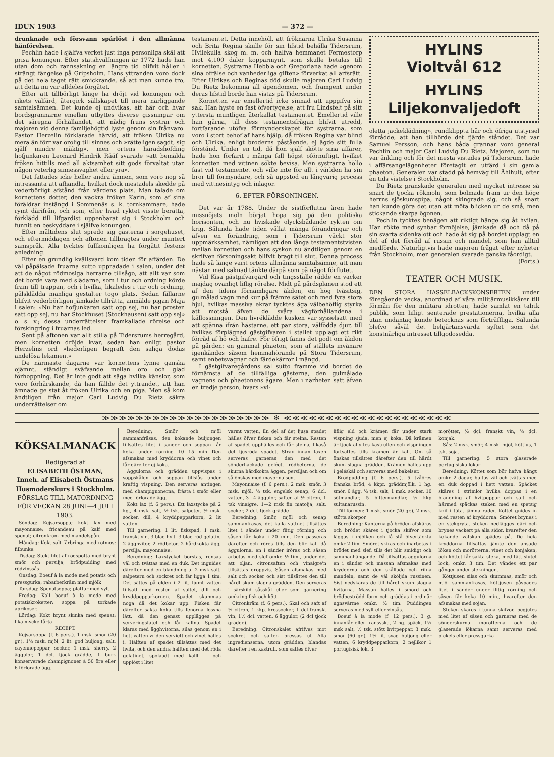IDUN 1903 — 372 —
drunknade och försvann spårlöst i den allmänna hänförelsen.
Pechlin hade i själfva verket just inga personliga skäl att prisa konungen. Efter statshvälfningen år 1772 hade han utan dom och rannsakning en längre tid blifvit hållen i strängt fängelse på Gripsholm. Hans yttranden voro dock på det hela taget rätt smickrande, så att man kunde tro, att detta nu var alldeles förgätet.
Efter att tillbörligt länge ha dröjt vid konungen och rikets välfärd, återgick sällskapet till mera närliggande samtalsämnen. Det kunde ej undvikas, att här och hvar bordsgrannarne emellan utbyttes diverse gissningar om det säregna förhållandet, att nådig fruns systrar och majoren vid denna familjehögtid lyste genom sin frånvaro. Pastor Herzelin förklarade härvid, att fröken Ulrika nu mera än förr var orolig till sinnes och »rätteligen sagdt, sig själf mindre mäktig», men ortens häradshöfding hofjunkaren Leonard Hindrik Rääf svarade »att bemälda fröken hittills med all aktsamhet sitt gods förvaltat utan någon veterlig sinnessvaghet eller yra».
Det fattades icke heller andra ämnen, som voro nog så intressanta att afhandla, hvilket dock mestadels skedde på vederbörligt afstånd från värdens plats. Man talade om kornettens dotter, den vackra fröken Karin, som af sina föräldrar instängd i Sommenäs s. k. tornkammare, hade rymt därifrån, och som, efter hvad ryktet visste berätta, förklädd till lifgardist uppenbarat sig i Stockholm och funnit en beskyddare i själfve konungen.
Efter måltidens slut spredo sig gästerna i sorgehuset, och eftermiddagen och aftonen tillbragtes under muntert samspråk. Alla tycktes fullkomligen ha förgätit festens anledning.
Efter en grundlig kvällsvard kom tiden för affärden. De väl påpälsade fruarna sutto uppradade i salen, under det att de något rödmosiga herrarne tillsågo, att allt var som det borde vara med slädarne, som i tur och ordning körde fram till trappan, och i hvilka, likaledes i tur och ordning, pälsklädda manliga gestalter togo plats. Sedan fällarne blifvit vederbörligen jämkade tillrätta, anmälde pigan Maja i salen: »Nu har hofjunkaren satt opp sej, nu har prosten satt opp sej, nu har Stockhuset (Stockhausen) satt opp sej» o. s. v.; dessa underrättelser framkallade rörelse och förskingring i fruarnas led.
Sent på aftonen var allt stilla på Tidersrums herregård, men kornetten dröjde kvar, sedan han enligt pastor Herzelins ord »hederligen begraft den saliga dödas andelösa lekamen.»
De närmaste dagarne var kornettens lynne ganska ojämnt, ständigt sväfvande mellan oro och glad förhoppning. Det är inte godt att säga hvilka känslor, som voro förhärskande, då han fällde det yttrandet, att han ämnade ge stat åt fröken Ulrika och en piga. Men så kom ändtligen från major Carl Ludvig Du Rietz säkra underrättelser om
testamentet. Detta innehöll, att fröknarna Ulrika Susanna och Brita Regina skulle för sin lifstid behålla Tidersrum, Hvilekulla skog m. m. och halfva hemmanet Fermestorp mot 4,100 daler kopparmynt, som skulle betalas till kornetten. Systrarna Hebbla och Gregoriana hade »genom sina ofrälse och vanhederliga giften» förverkat all arfsrätt. Efter Ulrikas och Reginas död skulle majoren Carl Ludvig Du Rietz bekomma all ägendomen, och framgent under deras lifstid borde han vistas på Tidersrum.
Kornetten var emellertid icke sinnad att uppgifva sin sak. Han hyste en fast öfvertygelse, att fru Lindsfelt på sitt yttersta muntligen återkallat testamentet. Emellertid ville han gärna, till dess testamentsfrågan blifvit utredd, fortfarande utöfva förmynderskapet för systrarna, som voro i stort behof af hans hjälp, då fröken Regina var blind och Ulrika, enligt broderns påstående, ej ägde sitt fulla förstånd. Under en tid, då hon själf skötte sina affärer, hade hon förfarit i många fall högst oförnuftigt, hvilket kornetten med vittnen sökte bevisa. Men systrarna höllo fast vid testamentet och ville inte för allt i världen ha sin bror till förmyndare, och så uppstod en långvarig process med vittnesintyg och inlagor.
6. EFTER FÖRSONINGEN.
Det var år 1788. Under de sistförflutna åren hade missnöjets moln börjat hopa sig på den politiska horisonten, och nu hviskade olycksbådande rykten om krig. Sålunda hade tiden vållat många förändringar och äfven en förändring, som i Tidersrum väckt stor uppmärksamhet, nämligen att den långa testamentstvisten mellan kornetten och hans syskon nu ändtligen genom en skrifven försoningsakt blifvit bragt till slut. Denna process hade så länge varit ortens allmänna samtalsämne, att man nästan med saknad tänkte därpå som på något förflutet.
Vid Kisa gästgifvargård och tingsställe rådde en vacker majdag ovanligt liflig rörelse. Midt på gårdsplanen stod ett af den tidens förnämligare åkdon, en hög tvåsitsig, gulmålad vagn med kur på främre sätet och med fyra stora hjul, hvilkas massiva ekrar tycktes äga välbehöflig styrka att motstå äfven de svåra vägförhållandena i källossningen. Den livréklädde kusken var sysselsatt med att spänna ifrån hästarne, ett par stora, välfödda djur, till hvilkas förplägnad gästgifvaren i stallet upplagt ett rikt förråd af hö och hafre. För öfrigt fanns det godt om åkdon på gården: en gammal phaeton, som af ställets invånare igenkändes såsom hemmahörande på Stora Tidersrum, samt enbetsvagnar och färdekärror i mängd.
I gästgifvaregårdens sal sutto framme vid bordet de förnämsta af de tillfälliga gästerna, den gulmålade vagnens och phaetonens ägare. Men i närheten satt äfven en tredje person, hvars »vi-
HYLINS
Violtvål 612
HYLINS
Liljekonvaljedoft
oletta jackeklädning», rundklippta hår och öfriga utstyrsel förrådde, att han tillhörde det fjärde ståndet. Det var Samuel Persson, och hans båda grannar voro general Pechlin och major Carl Ludvig Du Rietz. Majoren, som nu var änkling och för det mesta vistades på Tidersrum, hade i affärsangelägenheter företagit en utfärd i sin gamla phaeton. Generalen var stadd på hemväg till Åhlhult, efter en tids vistelse i Stockholm.
Du Rietz granskade generalen med mycket intresse så snart de tjocka rökmoln, som bolmade fram ur den höge herrns sjöskumspipa, något skingrade sig, och så snart han kunde göra det utan att möta blicken ur de små, men stickande skarpa ögonen.
Pechlin tycktes benägen att riktigt hänge sig åt hvilan. Han rökte med synbar förnöjelse, jämkade då och då på sin svarta sidenkalott och hade åt sig på bordet upplagt en del af det förråd af russin och mandel, som han alltid medförde. Naturligtvis hade majoren frågat efter nyheter från Stockholm, men generalen svarade ganska fåordigt. (Forts.)
TEATER OCH MUSIK.
DEN STORA HASSELBACKSKONSERTEN under föregående vecka, anordnad af våra militärmusikkårer till förmån för den militära idrotten, hade samlat en talrik publik, som lifligt senterade prestationerna, hvilka alla utan undantag kunde betecknas som förträffliga. Sålunda blefvo såväl det behjärtansvärda syftet som det konstnärliga intresset tillgodosedda.
≫≫≫≫≫≫≫≫≫≫≫≫≫≫≫≫≫≫≫≫ ✻ ≪≪≪≪≪≪≪≪≪≪≪≪≪≪≪≪≪≪≪≪
KÖKSALMANACK
Redigerad af
ELISABETH ÖSTMAN,
Inneh. af Elisabeth Östmans Husmoderskurs i Stockholm.
FÖRSLAG TILL MATORDNING FÖR VECKAN 28 JUNI—4 JULI 1903.
Söndag: Kejsarsoppa; kokt lax med mayonnaise; fricandeau på kalf med spenat; citronkräm med mandelspån.
Måndag: Kokt salt färbringa med rotmos; filbunke.
Tisdag: Stekt filet af rödspotta med brynt smör och persilja; brödpudding med rödvinssås
Onsdag: Boeuf à la mode med potatis och pressgurka; rabarberkräm med mjölk
Torsdag: Spenatsoppa; plättar med sylt
Fredag: Kall boeuf à la mode med potatiskroketter; soppa på torkade aprikoser.
Lördag: Kokt brynt skinka med spenat; lika-mycke-tårta
RECEPT.
Kejsarsoppa (f. 6 pers.). 1 msk. smör (20 gr.), 1½ msk. mjöl, 2 lit. god buljong, salt, cayennepeppar, socker, 1 msk. sherry, 2 äggulor, 1 dcl. tjock grädde, 1 burk konserverade champignoner à 50 öre eller 6 förlorade ägg.
Beredning: Smör och mjöl sammanfräsas, den kokande buljongen tillsättes litet i sänder och soppan får koka under rörning 10—15 min Den afsmakas med kryddorna och vinet och får därefter ej koka.
Äggulorna och grädden uppvispas i soppskålen och soppan tillslås under kraftig vispning. Den serveras antingen med champignonerna, frästa i smör eller med förlorade ägg.
Kokt lax (f. 6 pers.). Ett laxstycke på 2 kg., 4 msk. salt, ½ tsk. salpeter, ½ msk. socker, dill, 4 kryddpepparkorn, 2 lit vatten.
Till garnering: 1 lit. fiskspad, 1 msk. franskt vin, 3 blad hvit- 3 blad röd-gelatin, 2 ägghvitor, 2 rödbetor, 2 hårdkokta ägg, persilja, mayonnaise.
Beredning: Laxstycket borstas, rensas väl och tvättas med en duk. Det ingnides därefter med en blandning af 2 msk salt, salpetern och sockret och får ligga 1 tim. Det sättes på elden i 2 lit. ljumt vatten tillsatt med resten af saltet, dill och kryddpepparkornen. Spadet skummas noga då det kokar upp. Fisken får därefter sakta koka tills fenorna lossna lätt, då den genast upplägges på serveringsfatet och får kallna. Spadet klaras med ägghvitorna, silas genom en i hett vatten vriden serviett och vinet hälles i. Hälften af spadet tillsättes med det hvita, och den andra hälften med det röda gelatinet, spolaadt med kallt — och upplöst i litet
varmt vatten. En del af det ljusa spadet hälles öfver fisken och får stelna. Resten af spadet upphälles och får stelna, likaså det ljusröda spadet. Strax innan laxen serveras garneras den med det sönderhackade geléet, rödbetorna, de skurna hårdkokta äggen, persiljan och om så önskas med mayonnaisen.
Mayonnaise (f. 6 pers.). 2 msk. smör, 3 msk. mjöl, ½ tsk. engelsk senap, 6 dcl. vatten, 3—4 äggulor, saften af ½ citron, 1 tsk vinaigre, 1—2 msk fin matolja, salt, socker, 2 dcl. tjock grädde
Beredning: Smör, mjöl och senap sammanfräsas, det kalla vattnet tillsättes litet i sänder under flitig rörning och såsen får koka i 20 min. Den passeras därefter och röres tills den blir kall då äggulorna, en i sänder iröras och såsen arbetas med slef omkr. ½ tim., under det att oljan, citronsaften och vinaigre'n tillsättas droppvis. Såsen afsmakas med salt och socker och sist tillsättes den till hårdt skum slagna grädden. Den serveras i särskild såsskål eller som garnering omkring fisk och kött.
Citronkräm (f. 6 pers.). Skal och saft af ½ citron, 1 kkp. krossocker, 1 dcl franskt vin, 1½ dcl. vatten, 6 äggulor, (2 dcl tjock grädde).
Beredning: Citronskalet afrifves mot sockret och saften pressas ut Alla ingredienserna, utom grädden, blandas därefter i en kastrull, som sättes öfver
liflig eld och krämen får under stark vispning sjuda, men ej koka. Då krämen är tjock aflyftes kastrullen och vispningen fortsättes tills krämen är kall. Om så önskas tillsättes därefter den till hårdt skum slagna grädden. Krämen hälles upp i geléskål och serveras med bakelser.
Brödpudding (f. 6 pers.). 5 tvåöres franska bröd, 4 kkpr. gräddmjölk, 1 hg. smör, 6 ägg, ½ tsk. salt, 1 msk. socker, 10 sötmandlar, 5 bittermandlar, ½ kkp sultanarussin.
Till formen: 1 msk. smör (20 gr.), 2 msk. stötta skorpor.
Beredning: Kanterna på bröden afskäras och brödet skäres i tjocka skifvor som läggas i mjölken och få stå öfvertäckta omkr 2 tim. Smöret skiras och inarbetas i brödet med slef, tills det blir smidigt och sammanhängande. Då tillsättas äggulorna en i sänder och massan afsmakas med kryddorna och den skållade och rifna mandeln, samt de väl sköljda russinen. Sist nedskäras de till hårdt skum slagna hvitorna. Massan hälles i smord och brödbeströdd form och gräddas i ordinär ugnsvärme omkr. ½ tim. Puddingen serveras med sylt eller vinsås.
Boeuf à la mode (f. 12 pers.). 3 g. innanlår eller fransyska, 2 hg. späck, 1½ msk salt, ½ tsk. stött hvitpeppar, 3 msk. smör (60 gr.), 1½ lit. svag buljong eller vatten, 6 kryddpepparkorn, 2 nejlikor 1 portugisisk lök, 3
morötter, ½ dcl. franskt vin, ½ dcl. konjak.
Sås: 2 msk. smör, 4 msk. mjöl, köttjus, 1 tsk. soja.
Till garnering: 5 stora glaserade portugisiska lökar
Beredning: Köttet som bör hafva hängt omkr. 2 dagar, bultas väl och tvättas med en duk doppad i hett vatten. Späcket skäres i strimlor hvilka doppas i en blandning af hvitpeppar och salt och härmed späckas steken med en spetsig knif i täta, jämna rader. Köttet gnides in med resten af kryddorna. Smöret brynes i en stekgryta, steken nedlägges däri och brynes vackert på alla sidor, hvarefter den kokande vätskan spädes på. De hela kryddorna tillsättas jämte den ansade löken och morötterna, vinet och konjaken, och köttet får sakta steka, med tätt slutet lock, omkr. 3 tim. Det vändes ett par gånger under stekningen.
Köttjusen silas och skummas, smör och mjöl sammanfräsas, köttjusen påspädes litet i sänder under flitig rörning och såsen får koka 10 min., hvarefter den afsmakas med sojan.
Steken skäres i tunna skifvor, begjutes med litet af såsen och garneras med de sönderskurna morötterna och de glaserade lökarna samt serveras med pickels eller pressgurka